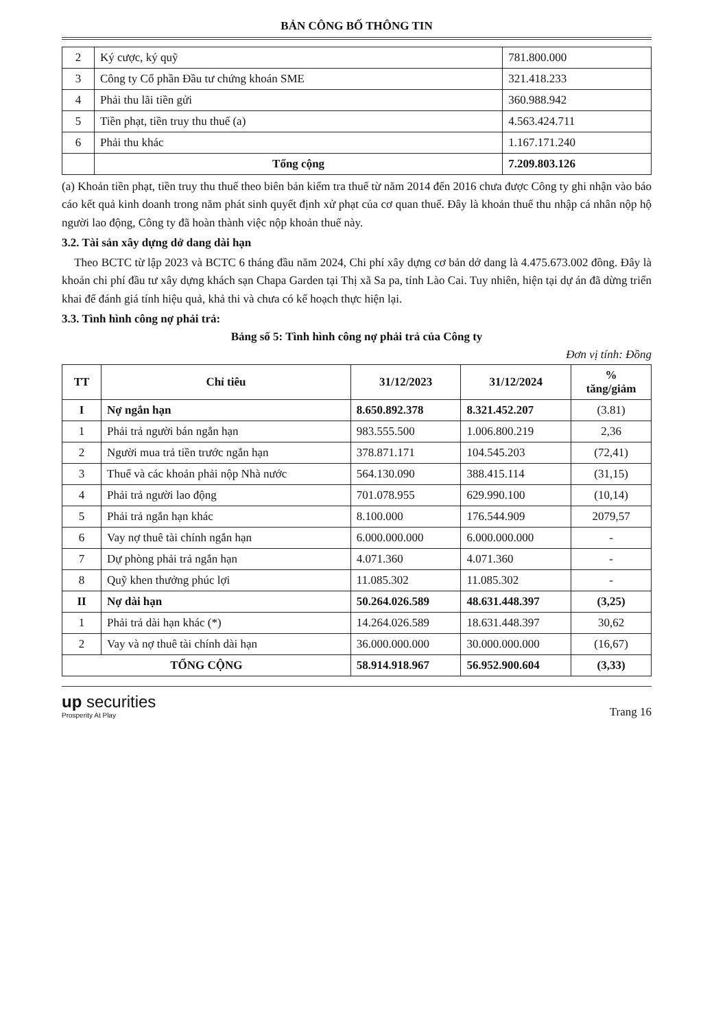BẢN CÔNG BỐ THÔNG TIN
| 2 | Ký cược, ký quỹ | 781.800.000 |
| 3 | Công ty Cổ phần Đầu tư chứng khoán SME | 321.418.233 |
| 4 | Phải thu lãi tiền gửi | 360.988.942 |
| 5 | Tiền phạt, tiền truy thu thuế (a) | 4.563.424.711 |
| 6 | Phải thu khác | 1.167.171.240 |
| | Tổng cộng | 7.209.803.126 |
(a) Khoản tiền phạt, tiền truy thu thuế theo biên bản kiểm tra thuế từ năm 2014 đến 2016 chưa được Công ty ghi nhận vào báo cáo kết quả kinh doanh trong năm phát sinh quyết định xử phạt của cơ quan thuế. Đây là khoản thuế thu nhập cá nhân nộp hộ người lao động, Công ty đã hoàn thành việc nộp khoản thuế này.
3.2. Tài sản xây dựng dở dang dài hạn
Theo BCTC từ lập 2023 và BCTC 6 tháng đầu năm 2024, Chi phí xây dựng cơ bản dở dang là 4.475.673.002 đồng. Đây là khoản chi phí đầu tư xây dựng khách sạn Chapa Garden tại Thị xã Sa pa, tỉnh Lào Cai. Tuy nhiên, hiện tại dự án đã dừng triển khai để đánh giá tính hiệu quả, khả thi và chưa có kế hoạch thực hiện lại.
3.3. Tình hình công nợ phải trả:
Bảng số 5: Tình hình công nợ phải trả của Công ty
Đơn vị tính: Đồng
| TT | Chỉ tiêu | 31/12/2023 | 31/12/2024 | % tăng/giảm |
| --- | --- | --- | --- | --- |
| I | Nợ ngắn hạn | 8.650.892.378 | 8.321.452.207 | (3.81) |
| 1 | Phải trả người bán ngắn hạn | 983.555.500 | 1.006.800.219 | 2,36 |
| 2 | Người mua trả tiền trước ngắn hạn | 378.871.171 | 104.545.203 | (72,41) |
| 3 | Thuế và các khoản phải nộp Nhà nước | 564.130.090 | 388.415.114 | (31,15) |
| 4 | Phải trả người lao động | 701.078.955 | 629.990.100 | (10,14) |
| 5 | Phải trả ngắn hạn khác | 8.100.000 | 176.544.909 | 2079,57 |
| 6 | Vay nợ thuê tài chính ngắn hạn | 6.000.000.000 | 6.000.000.000 | - |
| 7 | Dự phòng phải trả ngắn hạn | 4.071.360 | 4.071.360 | - |
| 8 | Quỹ khen thưởng phúc lợi | 11.085.302 | 11.085.302 | - |
| II | Nợ dài hạn | 50.264.026.589 | 48.631.448.397 | (3,25) |
| 1 | Phải trả dài hạn khác (*) | 14.264.026.589 | 18.631.448.397 | 30,62 |
| 2 | Vay và nợ thuê tài chính dài hạn | 36.000.000.000 | 30.000.000.000 | (16,67) |
| TỔNG CỘNG | | 58.914.918.967 | 56.952.900.604 | (3,33) |
up securities
Prosperity At Play
Trang 16